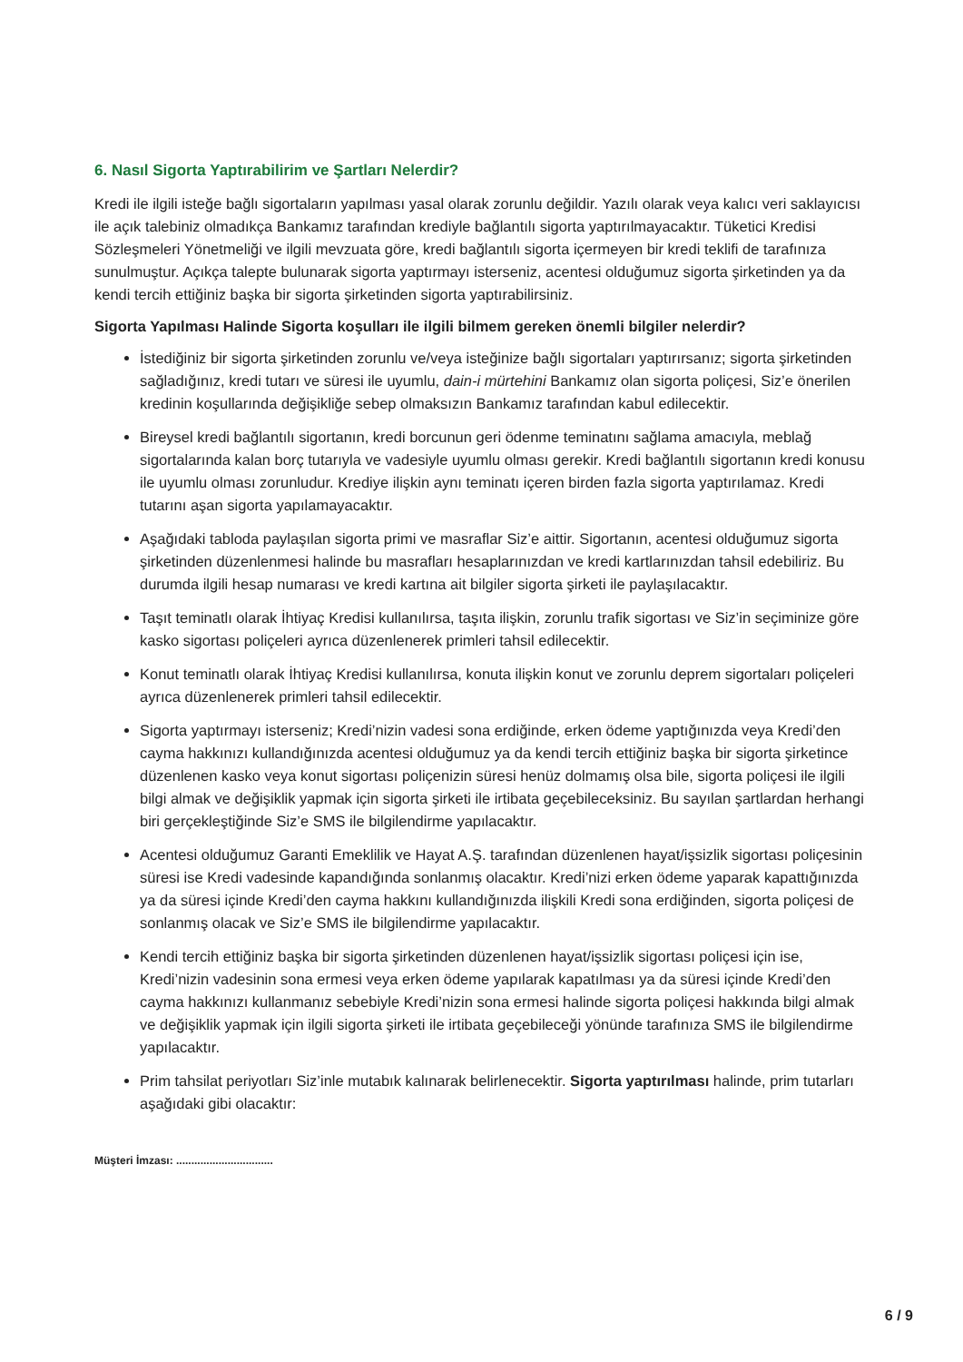6. Nasıl Sigorta Yaptırabilirim ve Şartları Nelerdir?
Kredi ile ilgili isteğe bağlı sigortaların yapılması yasal olarak zorunlu değildir. Yazılı olarak veya kalıcı veri saklayıcısı ile açık talebiniz olmadıkça Bankamız tarafından krediyle bağlantılı sigorta yaptırılmayacaktır. Tüketici Kredisi Sözleşmeleri Yönetmeliği ve ilgili mevzuata göre, kredi bağlantılı sigorta içermeyen bir kredi teklifi de tarafınıza sunulmuştur. Açıkça talepte bulunarak sigorta yaptırmayı isterseniz, acentesi olduğumuz sigorta şirketinden ya da kendi tercih ettiğiniz başka bir sigorta şirketinden sigorta yaptırabilirsiniz.
Sigorta Yapılması Halinde Sigorta koşulları ile ilgili bilmem gereken önemli bilgiler nelerdir?
İstediğiniz bir sigorta şirketinden zorunlu ve/veya isteğinize bağlı sigortaları yaptırırsanız; sigorta şirketinden sağladığınız, kredi tutarı ve süresi ile uyumlu, dain-i mürtehini Bankamız olan sigorta poliçesi, Siz’e önerilen kredinin koşullarında değişikliğe sebep olmaksızın Bankamız tarafından kabul edilecektir.
Bireysel kredi bağlantılı sigortanın, kredi borcunun geri ödenme teminatını sağlama amacıyla, meblağ sigortalarında kalan borç tutarıyla ve vadesiyle uyumlu olması gerekir. Kredi bağlantılı sigortanın kredi konusu ile uyumlu olması zorunludur. Krediye ilişkin aynı teminatı içeren birden fazla sigorta yaptırılamaz. Kredi tutarını aşan sigorta yapılamayacaktır.
Aşağıdaki tabloda paylaşılan sigorta primi ve masraflar Siz’e aittir. Sigortanın, acentesi olduğumuz sigorta şirketinden düzenlenmesi halinde bu masrafları hesaplarınızdan ve kredi kartlarınızdan tahsil edebiliriz. Bu durumda ilgili hesap numarası ve kredi kartına ait bilgiler sigorta şirketi ile paylaşılacaktır.
Taşıt teminatlı olarak İhtiyaç Kredisi kullanılırsa, taşıta ilişkin, zorunlu trafik sigortası ve Siz’in seçiminize göre kasko sigortası poliçeleri ayrıca düzenlenerek primleri tahsil edilecektir.
Konut teminatlı olarak İhtiyaç Kredisi kullanılırsa, konuta ilişkin konut ve zorunlu deprem sigortaları poliçeleri ayrıca düzenlenerek primleri tahsil edilecektir.
Sigorta yaptırmayı isterseniz; Kredi’nizin vadesi sona erdiğinde, erken ödeme yaptığınızda veya Kredi’den cayma hakkınızı kullandığınızda acentesi olduğumuz ya da kendi tercih ettiğiniz başka bir sigorta şirketince düzenlenen kasko veya konut sigortası poliçenizin süresi henüz dolmamış olsa bile, sigorta poliçesi ile ilgili bilgi almak ve değişiklik yapmak için sigorta şirketi ile irtibata geçebileceksiniz. Bu sayılan şartlardan herhangi biri gerçekleştiğinde Siz’e SMS ile bilgilendirme yapılacaktır.
Acentesi olduğumuz Garanti Emeklilik ve Hayat A.Ş. tarafından düzenlenen hayat/işsizlik sigortası poliçesinin süresi ise Kredi vadesinde kapandığında sonlanmış olacaktır. Kredi’nizi erken ödeme yaparak kapattığınızda ya da süresi içinde Kredi’den cayma hakkını kullandığınızda ilişkili Kredi sona erdiğinden, sigorta poliçesi de sonlanmış olacak ve Siz’e SMS ile bilgilendirme yapılacaktır.
Kendi tercih ettiğiniz başka bir sigorta şirketinden düzenlenen hayat/işsizlik sigortası poliçesi için ise, Kredi’nizin vadesinin sona ermesi veya erken ödeme yapılarak kapatılması ya da süresi içinde Kredi’den cayma hakkınızı kullanmanız sebebiyle Kredi’nizin sona ermesi halinde sigorta poliçesi hakkında bilgi almak ve değişiklik yapmak için ilgili sigorta şirketi ile irtibata geçebileceği yönünde tarafınıza SMS ile bilgilendirme yapılacaktır.
Prim tahsilat periyotları Siz’inle mutabık kalınarak belirlenecektir. Sigorta yaptırılması halinde, prim tutarları aşağıdaki gibi olacaktır:
Müşteri İmzası: ................................
6 / 9